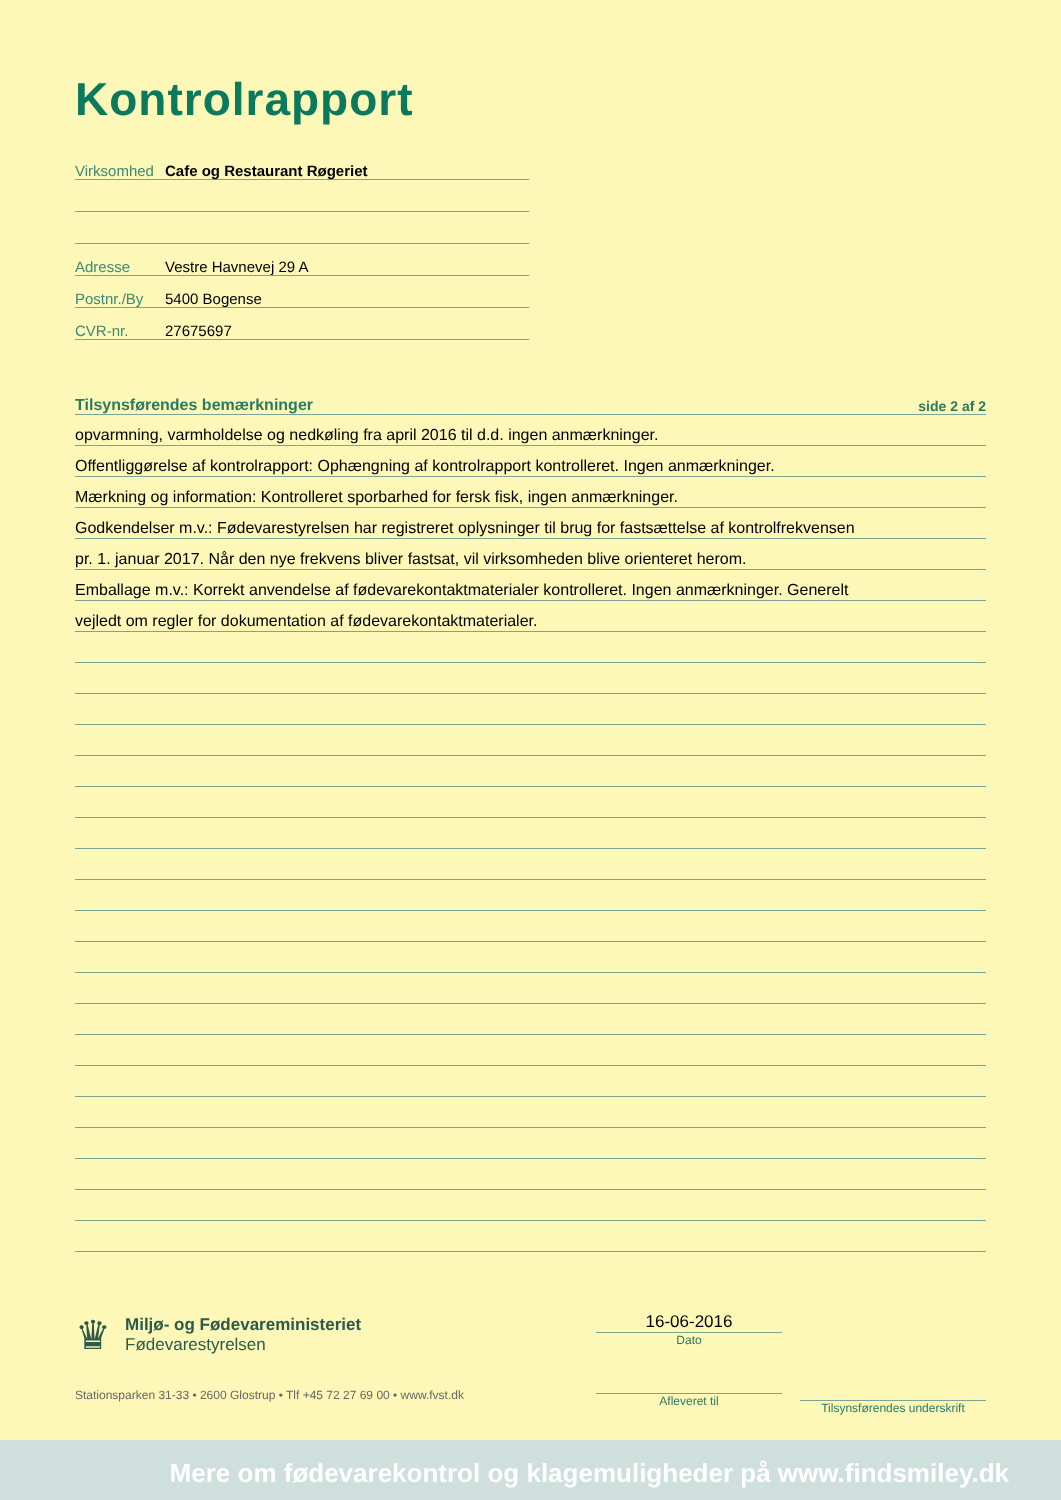Kontrolrapport
Virksomhed Cafe og Restaurant Røgeriet
Adresse Vestre Havnevej 29 A
Postnr./By 5400 Bogense
CVR-nr. 27675697
Tilsynsførendes bemærkninger side 2 af 2
opvarmning, varmholdelse og nedkøling fra april 2016 til d.d. ingen anmærkninger.
Offentliggørelse af kontrolrapport: Ophængning af kontrolrapport kontrolleret. Ingen anmærkninger.
Mærkning og information: Kontrolleret sporbarhed for fersk fisk, ingen anmærkninger.
Godkendelser m.v.: Fødevarestyrelsen har registreret oplysninger til brug for fastsættelse af kontrolfrekvensen
pr. 1. januar 2017. Når den nye frekvens bliver fastsat, vil virksomheden blive orienteret herom.
Emballage m.v.: Korrekt anvendelse af fødevarekontaktmaterialer kontrolleret. Ingen anmærkninger. Generelt
vejledt om regler for dokumentation af fødevarekontaktmaterialer.
♛
Miljø- og Fødevareministeriet
Fødevarestyrelsen
Stationsparken 31-33 • 2600 Glostrup • Tlf +45 72 27 69 00 • www.fvst.dk
16-06-2016
Dato
Afleveret til
Tilsynsførendes underskrift
Mere om fødevarekontrol og klagemuligheder på www.findsmiley.dk